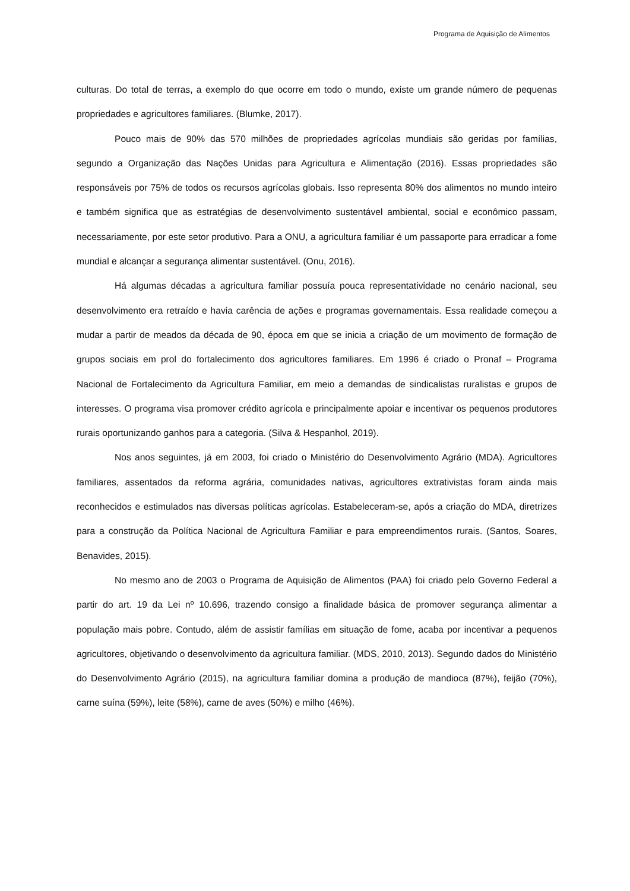Programa de Aquisição de Alimentos
culturas. Do total de terras, a exemplo do que ocorre em todo o mundo, existe um grande número de pequenas propriedades e agricultores familiares. (Blumke, 2017).
Pouco mais de 90% das 570 milhões de propriedades agrícolas mundiais são geridas por famílias, segundo a Organização das Nações Unidas para Agricultura e Alimentação (2016). Essas propriedades são responsáveis por 75% de todos os recursos agrícolas globais. Isso representa 80% dos alimentos no mundo inteiro e também significa que as estratégias de desenvolvimento sustentável ambiental, social e econômico passam, necessariamente, por este setor produtivo. Para a ONU, a agricultura familiar é um passaporte para erradicar a fome mundial e alcançar a segurança alimentar sustentável. (Onu, 2016).
Há algumas décadas a agricultura familiar possuía pouca representatividade no cenário nacional, seu desenvolvimento era retraído e havia carência de ações e programas governamentais. Essa realidade começou a mudar a partir de meados da década de 90, época em que se inicia a criação de um movimento de formação de grupos sociais em prol do fortalecimento dos agricultores familiares. Em 1996 é criado o Pronaf – Programa Nacional de Fortalecimento da Agricultura Familiar, em meio a demandas de sindicalistas ruralistas e grupos de interesses. O programa visa promover crédito agrícola e principalmente apoiar e incentivar os pequenos produtores rurais oportunizando ganhos para a categoria. (Silva & Hespanhol, 2019).
Nos anos seguintes, já em 2003, foi criado o Ministério do Desenvolvimento Agrário (MDA). Agricultores familiares, assentados da reforma agrária, comunidades nativas, agricultores extrativistas foram ainda mais reconhecidos e estimulados nas diversas políticas agrícolas. Estabeleceram-se, após a criação do MDA, diretrizes para a construção da Política Nacional de Agricultura Familiar e para empreendimentos rurais. (Santos, Soares, Benavides, 2015).
No mesmo ano de 2003 o Programa de Aquisição de Alimentos (PAA) foi criado pelo Governo Federal a partir do art. 19 da Lei nº 10.696, trazendo consigo a finalidade básica de promover segurança alimentar a população mais pobre. Contudo, além de assistir famílias em situação de fome, acaba por incentivar a pequenos agricultores, objetivando o desenvolvimento da agricultura familiar. (MDS, 2010, 2013). Segundo dados do Ministério do Desenvolvimento Agrário (2015), na agricultura familiar domina a produção de mandioca (87%), feijão (70%), carne suína (59%), leite (58%), carne de aves (50%) e milho (46%).